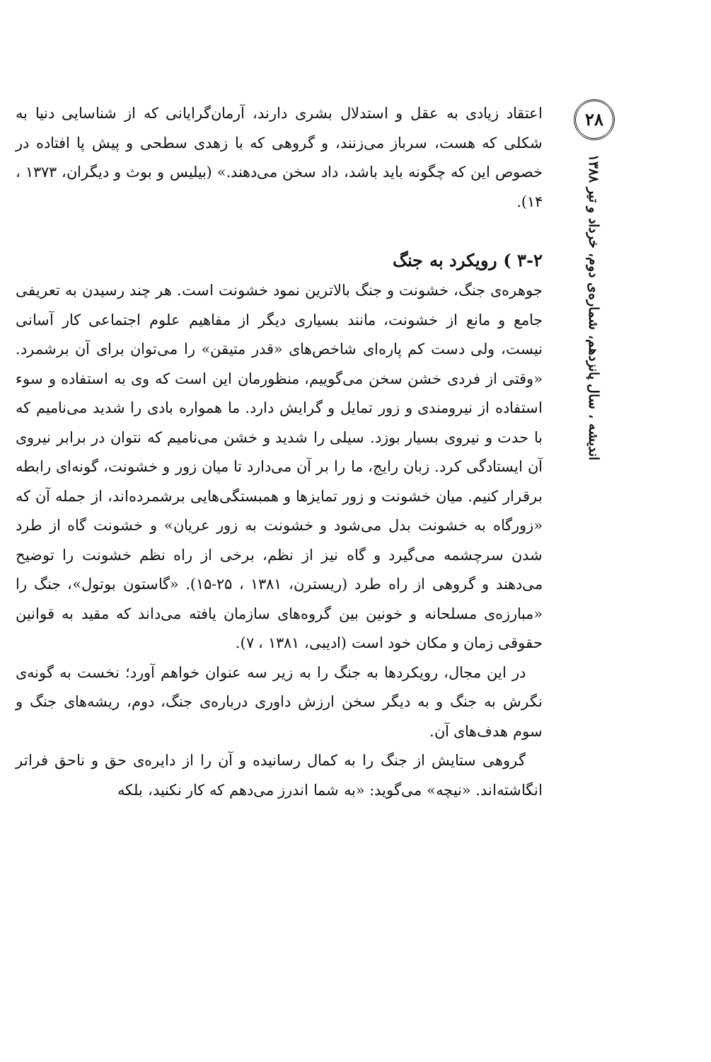اعتقاد زیادی به عقل و استدلال بشری دارند، آرمان‌گرایانی که از شناسایی دنیا به شکلی که هست، سرباز می‌زنند، و گروهی که با زهدی سطحی و پیش پا افتاده در خصوص این که چگونه باید باشد، داد سخن می‌دهند.» (بیلیس و بوث و دیگران، ۱۳۷۳ ، ۱۴).
۳-۲ ) رویکرد به جنگ
جوهره‌ی جنگ، خشونت و جنگ بالاترین نمود خشونت است. هر چند رسیدن به تعریفی جامع و مانع از خشونت، مانند بسیاری دیگر از مفاهیم علوم اجتماعی کار آسانی نیست، ولی دست کم پاره‌ای شاخص‌های «قدر متیقن» را می‌توان برای آن برشمرد. «وقتی از فردی خشن سخن می‌گوییم، منظورمان این است که وی به استفاده و سوء استفاده از نیرومندی و زور تمایل و گرایش دارد. ما همواره بادی را شدید می‌نامیم که با حدت و نیروی بسیار بوزد. سیلی را شدید و خشن می‌نامیم که نتوان در برابر نیروی آن ایستادگی کرد. زبان رایج، ما را بر آن می‌دارد تا میان زور و خشونت، گونه‌ای رابطه برقرار کنیم. میان خشونت و زور تمایزها و همبستگی‌هایی برشمرده‌اند، از جمله آن که «زورگاه به خشونت بدل می‌شود و خشونت به زور عریان» و خشونت گاه از طرد شدن سرچشمه می‌گیرد و گاه نیز از نظم، برخی از راه نظم خشونت را توضیح می‌دهند و گروهی از راه طرد (ریسترن، ۱۳۸۱ ، ۲۵-۱۵). «گاستون بوتول»، جنگ را «مبارزه‌ی مسلحانه و خونین بین گروه‌های سازمان یافته می‌داند که مقید به قوانین حقوقی زمان و مکان خود است (ادیبی، ۱۳۸۱ ، ۷).
در این مجال، رویکردها به جنگ را به زیر سه عنوان خواهم آورد؛ نخست به گونه‌ی نگرش به جنگ و به دیگر سخن ارزش داوری درباره‌ی جنگ، دوم، ریشه‌های جنگ و سوم هدف‌های آن.
گروهی ستایش از جنگ را به کمال رسانیده و آن را از دایره‌ی حق و ناحق فراتر انگاشته‌اند. «نیچه» می‌گوید: «به شما اندرز می‌دهم که کار نکنید، بلکه
۲۸
اندیشه ، سال پانزدهم، شماره‌ی دوم، خرداد و تیر ۱۳۸۸